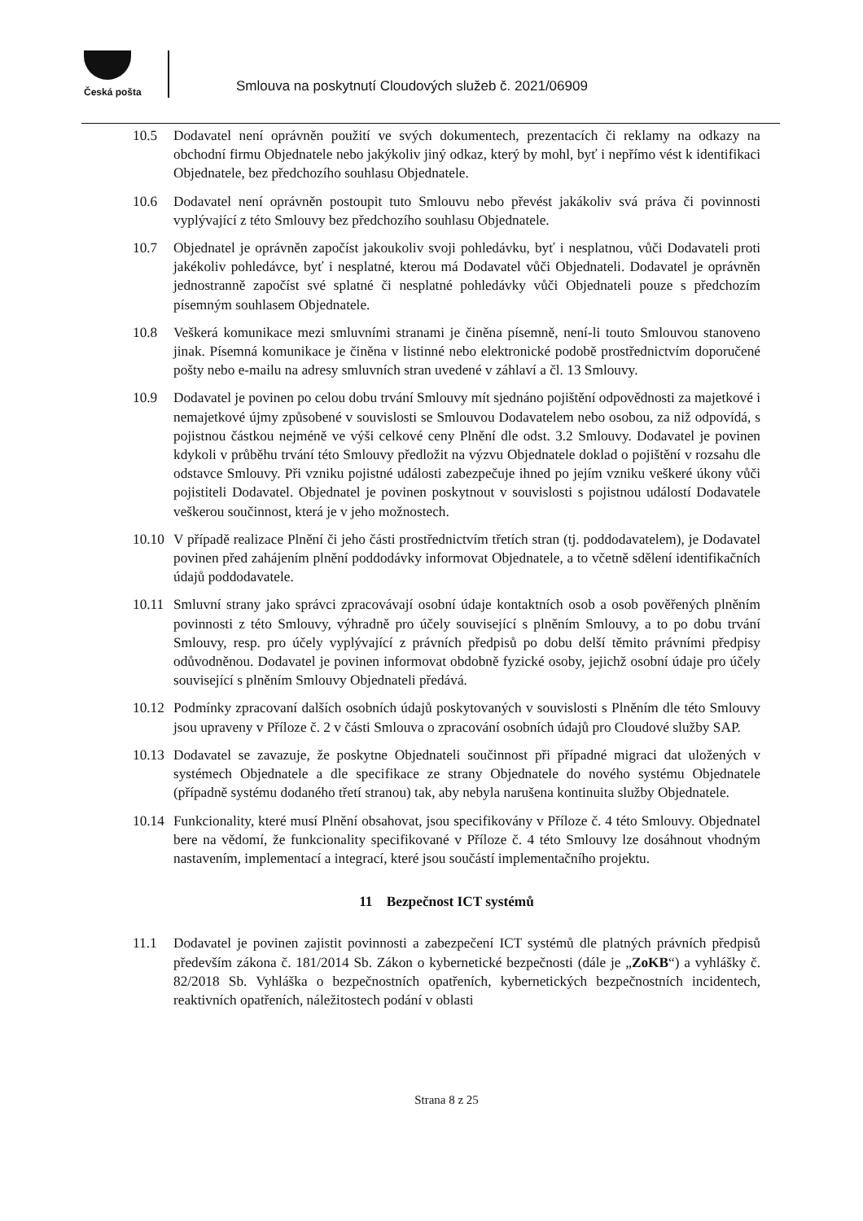Česká pošta
Smlouva na poskytnutí Cloudových služeb č. 2021/06909
10.5 Dodavatel není oprávněn použití ve svých dokumentech, prezentacích či reklamy na odkazy na obchodní firmu Objednatele nebo jakýkoliv jiný odkaz, který by mohl, byť i nepřímo vést k identifikaci Objednatele, bez předchozího souhlasu Objednatele.
10.6 Dodavatel není oprávněn postoupit tuto Smlouvu nebo převést jakákoliv svá práva či povinnosti vyplývající z této Smlouvy bez předchozího souhlasu Objednatele.
10.7 Objednatel je oprávněn započíst jakoukoliv svoji pohledávku, byť i nesplatnou, vůči Dodavateli proti jakékoliv pohledávce, byť i nesplatné, kterou má Dodavatel vůči Objednateli. Dodavatel je oprávněn jednostranně započíst své splatné či nesplatné pohledávky vůči Objednateli pouze s předchozím písemným souhlasem Objednatele.
10.8 Veškerá komunikace mezi smluvními stranami je činěna písemně, není-li touto Smlouvou stanoveno jinak. Písemná komunikace je činěna v listinné nebo elektronické podobě prostřednictvím doporučené pošty nebo e-mailu na adresy smluvních stran uvedené v záhlaví a čl. 13 Smlouvy.
10.9 Dodavatel je povinen po celou dobu trvání Smlouvy mít sjednáno pojištění odpovědnosti za majetkové i nemajetkové újmy způsobené v souvislosti se Smlouvou Dodavatelem nebo osobou, za niž odpovídá, s pojistnou částkou nejméně ve výši celkové ceny Plnění dle odst. 3.2 Smlouvy. Dodavatel je povinen kdykoli v průběhu trvání této Smlouvy předložit na výzvu Objednatele doklad o pojištění v rozsahu dle odstavce Smlouvy. Při vzniku pojistné události zabezpečuje ihned po jejím vzniku veškeré úkony vůči pojistiteli Dodavatel. Objednatel je povinen poskytnout v souvislosti s pojistnou událostí Dodavatele veškerou součinnost, která je v jeho možnostech.
10.10
V případě realizace Plnění či jeho části prostřednictvím třetích stran (tj. poddodavatelem), je Dodavatel povinen před zahájením plnění poddodávky informovat Objednatele, a to včetně sdělení identifikačních údajů poddodavatele.
10.11
Smluvní strany jako správci zpracovávají osobní údaje kontaktních osob a osob pověřených plněním povinnosti z této Smlouvy, výhradně pro účely související s plněním Smlouvy, a to po dobu trvání Smlouvy, resp. pro účely vyplývající z právních předpisů po dobu delší těmito právními předpisy odůvodněnou. Dodavatel je povinen informovat obdobně fyzické osoby, jejichž osobní údaje pro účely související s plněním Smlouvy Objednateli předává.
10.12
Podmínky zpracovaní dalších osobních údajů poskytovaných v souvislosti s Plněním dle této Smlouvy jsou upraveny v Příloze č. 2 v části Smlouva o zpracování osobních údajů pro Cloudové služby SAP.
10.13
Dodavatel se zavazuje, že poskytne Objednateli součinnost při případné migraci dat uložených v systémech Objednatele a dle specifikace ze strany Objednatele do nového systému Objednatele (případně systému dodaného třetí stranou) tak, aby nebyla narušena kontinuita služby Objednatele.
10.14
Funkcionality, které musí Plnění obsahovat, jsou specifikovány v Příloze č. 4 této Smlouvy. Objednatel bere na vědomí, že funkcionality specifikované v Příloze č. 4 této Smlouvy lze dosáhnout vhodným nastavením, implementací a integrací, které jsou součástí implementačního projektu.
11 Bezpečnost ICT systémů
11.1 Dodavatel je povinen zajistit povinnosti a zabezpečení ICT systémů dle platných právních předpisů především zákona č. 181/2014 Sb. Zákon o kybernetické bezpečnosti (dále je „ZoKB“) a vyhlášky č. 82/2018 Sb. Vyhláška o bezpečnostních opatřeních, kybernetických bezpečnostních incidentech, reaktivních opatřeních, náležitostech podání v oblasti
Strana 8 z 25